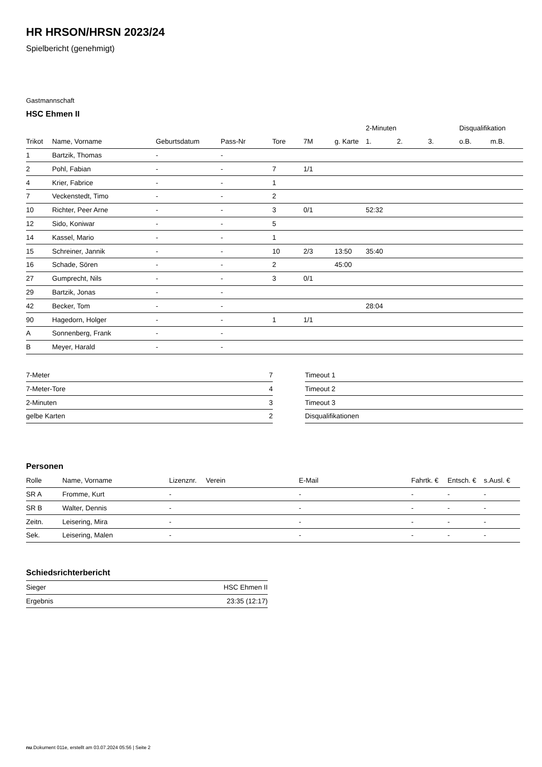HR HRSON/HRSN 2023/24
Spielbericht (genehmigt)
Gastmannschaft
HSC Ehmen II
| | | | | | | | 2-Minuten | | | Disqualifikation | |
| --- | --- | --- | --- | --- | --- | --- | --- | --- | --- | --- | --- |
| Trikot | Name, Vorname | Geburtsdatum | Pass-Nr | Tore | 7M | g. Karte | 1. | 2. | 3. | o.B. | m.B. |
| 1 | Bartzik, Thomas | - | - | | | | | | | | |
| 2 | Pohl, Fabian | - | - | 7 | 1/1 | | | | | | |
| 4 | Krier, Fabrice | - | - | 1 | | | | | | | |
| 7 | Veckenstedt, Timo | - | - | 2 | | | | | | | |
| 10 | Richter, Peer Arne | - | - | 3 | 0/1 | | 52:32 | | | | |
| 12 | Sido, Koniwar | - | - | 5 | | | | | | | |
| 14 | Kassel, Mario | - | - | 1 | | | | | | | |
| 15 | Schreiner, Jannik | - | - | 10 | 2/3 | 13:50 | 35:40 | | | | |
| 16 | Schade, Sören | - | - | 2 | | 45:00 | | | | | |
| 27 | Gumprecht, Nils | - | - | 3 | 0/1 | | | | | | |
| 29 | Bartzik, Jonas | - | - | | | | | | | | |
| 42 | Becker, Tom | - | - | | | | 28:04 | | | | |
| 90 | Hagedorn, Holger | - | - | 1 | 1/1 | | | | | | |
| A | Sonnenberg, Frank | - | - | | | | | | | | |
| B | Meyer, Harald | - | - | | | | | | | | |
| 7-Meter | 7 |
| 7-Meter-Tore | 4 |
| 2-Minuten | 3 |
| gelbe Karten | 2 |
| Timeout 1 |
| Timeout 2 |
| Timeout 3 |
| Disqualifikationen |
Personen
| Rolle | Name, Vorname | Lizenznr. | Verein | E-Mail | Fahrtk. € | Entsch. € | s.Ausl. € |
| --- | --- | --- | --- | --- | --- | --- | --- |
| SR A | Fromme, Kurt | - | | - | - | - | - |
| SR B | Walter, Dennis | - | | - | - | - | - |
| Zeitn. | Leisering, Mira | - | | - | - | - | - |
| Sek. | Leisering, Malen | - | | - | - | - | - |
Schiedsrichterbericht
| Sieger | HSC Ehmen II |
| Ergebnis | 23:35 (12:17) |
nu.Dokument 011e, erstellt am 03.07.2024 05:56 | Seite 2